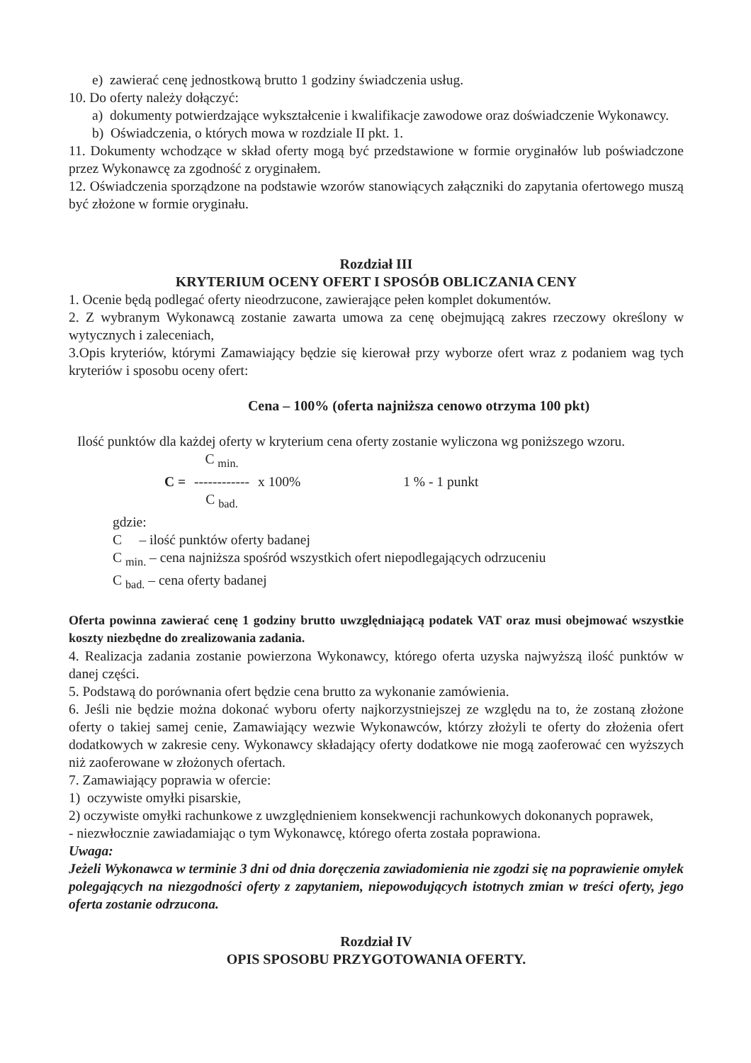e) zawierać cenę jednostkową brutto 1 godziny świadczenia usług.
10. Do oferty należy dołączyć:
a) dokumenty potwierdzające wykształcenie i kwalifikacje zawodowe oraz doświadczenie Wykonawcy.
b) Oświadczenia, o których mowa w rozdziale II pkt. 1.
11. Dokumenty wchodzące w skład oferty mogą być przedstawione w formie oryginałów lub poświadczone przez Wykonawcę za zgodność z oryginałem.
12. Oświadczenia sporządzone na podstawie wzorów stanowiących załączniki do zapytania ofertowego muszą być złożone w formie oryginału.
Rozdział III
KRYTERIUM OCENY OFERT I SPOSÓB OBLICZANIA CENY
1. Ocenie będą podlegać oferty nieodrzucone, zawierające pełen komplet dokumentów.
2. Z wybranym Wykonawcą zostanie zawarta umowa za cenę obejmującą zakres rzeczowy określony w wytycznych i zaleceniach,
3.Opis kryteriów, którymi Zamawiający będzie się kierował przy wyborze ofert wraz z podaniem wag tych kryteriów i sposobu oceny ofert:
Cena – 100% (oferta najniższa cenowo otrzyma 100 pkt)
Ilość punktów dla każdej oferty w kryterium cena oferty zostanie wyliczona wg poniższego wzoru.
C = C <sub>min.</sub>
------------
C <sub>bad.</sub>
x 100% 1 % - 1 punkt
gdzie:
C – ilość punktów oferty badanej
C <sub>min.</sub> – cena najniższa spośród wszystkich ofert niepodlegających odrzuceniu
C <sub>bad.</sub> – cena oferty badanej
Oferta powinna zawierać cenę 1 godziny brutto uwzględniającą podatek VAT oraz musi obejmować wszystkie koszty niezbędne do zrealizowania zadania.
4. Realizacja zadania zostanie powierzona Wykonawcy, którego oferta uzyska najwyższą ilość punktów w danej części.
5. Podstawą do porównania ofert będzie cena brutto za wykonanie zamówienia.
6. Jeśli nie będzie można dokonać wyboru oferty najkorzystniejszej ze względu na to, że zostaną złożone oferty o takiej samej cenie, Zamawiający wezwie Wykonawców, którzy złożyli te oferty do złożenia ofert dodatkowych w zakresie ceny. Wykonawcy składający oferty dodatkowe nie mogą zaoferować cen wyższych niż zaoferowane w złożonych ofertach.
7. Zamawiający poprawia w ofercie:
1) oczywiste omyłki pisarskie,
2) oczywiste omyłki rachunkowe z uwzględnieniem konsekwencji rachunkowych dokonanych poprawek,
- niezwłocznie zawiadamiając o tym Wykonawcę, którego oferta została poprawiona.
Uwaga:
Jeżeli Wykonawca w terminie 3 dni od dnia doręczenia zawiadomienia nie zgodzi się na poprawienie omyłek polegających na niezgodności oferty z zapytaniem, niepowodujących istotnych zmian w treści oferty, jego oferta zostanie odrzucona.
Rozdział IV
OPIS SPOSOBU PRZYGOTOWANIA OFERTY.